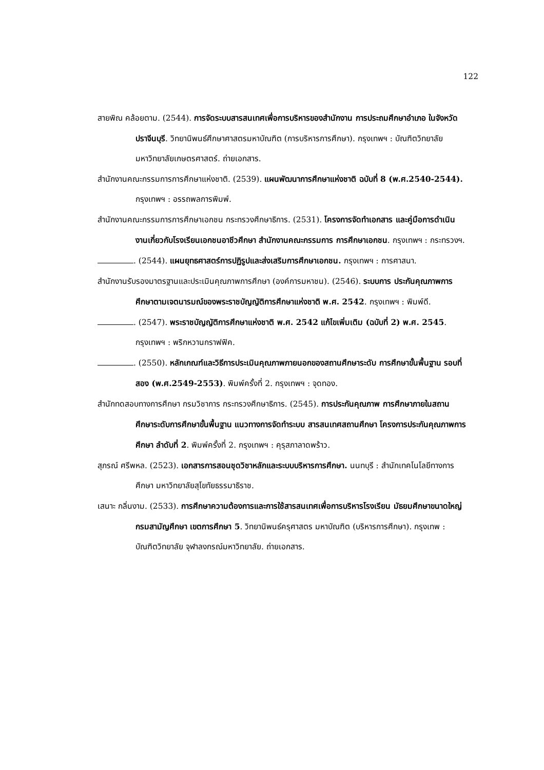122
สายพิณ คล้อยตาม. (2544). การจัดระบบสารสนเทศเพื่อการบริหารของสำนักงาน การประถมศึกษาอำเภอ ในจังหวัดปราจีนบุรี. วิทยานิพนธ์ศึกษาศาสตรมหาบัณฑิต (การบริหารการศึกษา). กรุงเทพฯ : บัณฑิตวิทยาลัย มหาวิทยาลัยเกษตรศาสตร์. ถ่ายเอกสาร.
สำนักงานคณะกรรมการการศึกษาแห่งชาติ. (2539). แผนพัฒนาการศึกษาแห่งชาติ ฉบับที่ 8 (พ.ศ.2540-2544). กรุงเทพฯ : อรรถพลการพิมพ์.
สำนักงานคณะกรรมการการศึกษาเอกชน กระทรวงศึกษาธิการ. (2531). โครงการจัดทำเอกสาร และคู่มือการดำเนินงานเกี่ยวกับโรงเรียนเอกชนอาชีวศึกษา สำนักงานคณะกรรมการ การศึกษาเอกชน. กรุงเทพฯ : กระทรวงฯ.
. (2544). แผนยุทธศาสตร์การปฏิรูปและส่งเสริมการศึกษาเอกชน. กรุงเทพฯ : การศาสนา.
สำนักงานรับรองมาตรฐานและประเมินคุณภาพการศึกษา (องค์การมหาชน). (2546). ระบบการ ประกันคุณภาพการศึกษาตามเจตนารมณ์ของพระราชบัญญัติการศึกษาแห่งชาติ พ.ศ. 2542. กรุงเทพฯ : พิมพ์ดี.
. (2547). พระราชบัญญัติการศึกษาแห่งชาติ พ.ศ. 2542 แก้ไขเพิ่มเติม (ฉบับที่ 2) พ.ศ. 2545. กรุงเทพฯ : พริกหวานกราฟฟิค.
. (2550). หลักเกณฑ์และวิธีการประเมินคุณภาพภายนอกของสถานศึกษาระดับ การศึกษาขั้นพื้นฐาน รอบที่สอง (พ.ศ.2549-2553). พิมพ์ครั้งที่ 2. กรุงเทพฯ : จุดทอง.
สำนักทดสอบทางการศึกษา กรมวิชาการ กระทรวงศึกษาธิการ. (2545). การประกันคุณภาพ การศึกษาภายในสถานศึกษาระดับการศึกษาขั้นพื้นฐาน แนวทางการจัดทำระบบ สารสนเทศสถานศึกษา โครงการประกันคุณภาพการศึกษา ลำดับที่ 2. พิมพ์ครั้งที่ 2. กรุงเทพฯ : คุรุสภาลาดพร้าว.
สุภรณ์ ศรีพหล. (2523). เอกสารการสอนชุดวิชาหลักและระบบบริหารการศึกษา. นนทบุรี : สำนักเทคโนโลยีทางการศึกษา มหาวิทยาลัยสุโขทัยธรรมาธิราช.
เสนาะ กลิ่นงาม. (2533). การศึกษาความต้องการและการใช้สารสนเทศเพื่อการบริหารโรงเรียน มัธยมศึกษาขนาดใหญ่ กรมสามัญศึกษา เขตการศึกษา 5. วิทยานิพนธ์ครุศาสตร มหาบัณฑิต (บริหารการศึกษา). กรุงเทพ : บัณฑิตวิทยาลัย จุฬาลงกรณ์มหาวิทยาลัย. ถ่ายเอกสาร.